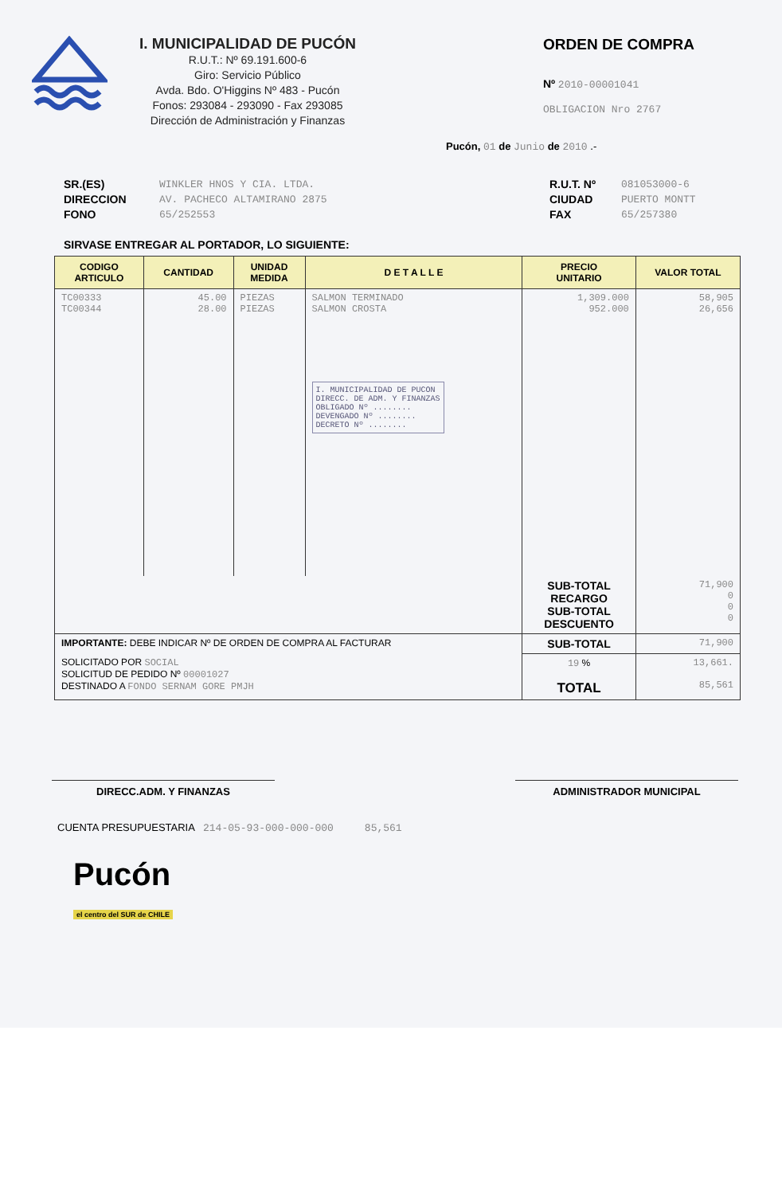I. MUNICIPALIDAD DE PUCÓN
R.U.T.: Nº 69.191.600-6
Giro: Servicio Público
Avda. Bdo. O'Higgins Nº 483 - Pucón
Fonos: 293084 - 293090 - Fax 293085
Dirección de Administración y Finanzas
ORDEN DE COMPRA
Nº 2010-00001041
OBLIGACION Nro 2767
Pucón, 01 de Junio de 2010 .-
SR.(ES)
DIRECCION
FONO
WINKLER HNOS Y CIA. LTDA.
AV. PACHECO ALTAMIRANO 2875
65/252553
R.U.T. Nº
CIUDAD
FAX
081053000-6
PUERTO MONTT
65/257380
SIRVASE ENTREGAR AL PORTADOR, LO SIGUIENTE:
| CODIGO ARTICULO | CANTIDAD | UNIDAD MEDIDA | D E T A L L E | PRECIO UNITARIO | VALOR TOTAL |
| --- | --- | --- | --- | --- | --- |
| TC00333 TC00344 | 45.00 28.00 | PIEZAS PIEZAS | SALMON TERMINADO SALMON CROSTA I. MUNICIPALIDAD DE PUCON DIRECC. DE ADM. Y FINANZAS OBLIGADO Nº ........ DEVENGADO Nº ........ DECRETO Nº ........ | 1,309.000 952.000 | 58,905 26,656 |
| | | | | SUB-TOTAL RECARGO SUB-TOTAL DESCUENTO | 71,900 0 0 0 |
| IMPORTANTE: DEBE INDICAR Nº DE ORDEN DE COMPRA AL FACTURAR | | | | SUB-TOTAL | 71,900 |
| SOLICITADO POR SOCIAL SOLICITUD DE PEDIDO Nº 00001027 DESTINADO A FONDO SERNAM GORE PMJH | | | | 19 % TOTAL | 13,661. 85,561 |
DIRECC.ADM. Y FINANZAS ADMINISTRADOR MUNICIPAL
CUENTA PRESUPUESTARIA 214-05-93-000-000-000 85,561
Pucón
el centro del SUR de CHILE